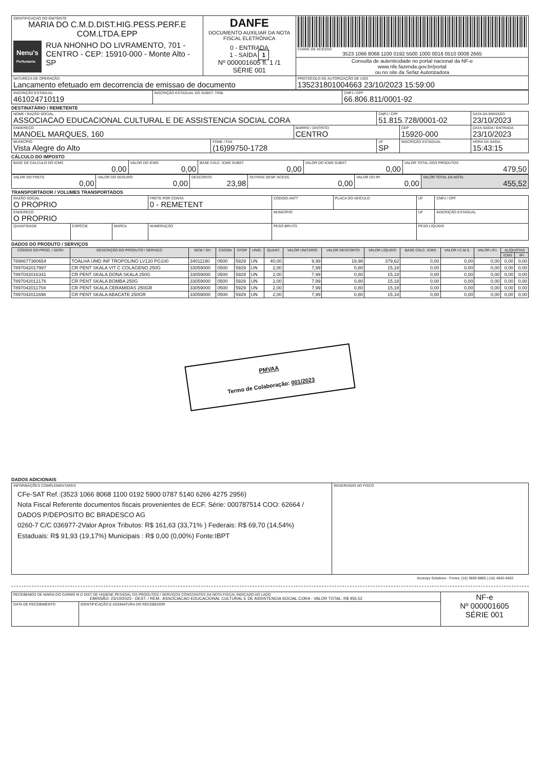| IDENTIFICAÇAO DO EMITENTE MARIA DO C.M.D.DIST.HIG.PESS.PERF.E COM.LTDA.EPP Nenu's Perfumaria RUA NHONHO DO LIVRAMENTO, 701 - CENTRO - CEP: 15910-000 - Monte Alto - SP | DANFE DOCUMENTO AUXILIAR DA NOTA FISCAL ELETRÔNICA 0 - ENTRADA 1 - SAÍDA 1 Nº 000001605 fl. 1 /1 SÉRIE 001 | CHAVE DE ACESSO 3523 1066 8068 1100 0192 5500 1000 0016 0510 0008 2665 |
| | | Consulta de autenticidade no portal nacional da NF-e www.nfe.fazenda.gov.br/portal ou no site da Sefaz Autorizadora |
| NATUREZA DE OPERAÇÃO Lancamento efetuado em decorrencia de emissao de documento | | PROTOCOLO DE AUTORIZAÇÃO DE USO 135231801004663 23/10/2023 15:59:00 |
| INSCRIÇÃO ESTADUAL 461024710119 | INSCRIÇÃO ESTADUAL DO SUBST. TRIB. | CNPJ / CPF 66.806.811/0001-92 |
DESTINATÁRIO / REMETENTE
| NOME / RAZÃO SOCIAL ASSOCIACAO EDUCACIONAL CULTURAL E DE ASSISTENCIA SOCIAL CORA | | | CNPJ / CPF 51.815.728/0001-02 | | DATA DA EMISSÃO 23/10/2023 |
| ENDEREÇO MANOEL MARQUES, 160 | | BAIRRO / DISTRITO CENTRO | | CEP 15920-000 | DATA SAÍDA / ENTRADA 23/10/2023 |
| MUNICÍPIO Vista Alegre do Alto | FONE / FAX (16)99750-1728 | | UF SP | INSCRIÇÃO ESTADUAL | HORA DA SAÍDA 15:43:15 |
CÁLCULO DO IMPOSTO
| BASE DE CÁLCULO DO ICMS 0,00 | VALOR DO ICMS 0,00 | BASE CÁLC. ICMS SUBST. 0,00 | VALOR DO ICMS SUBST. 0,00 | VALOR TOTAL DOS PRODUTOS 479,50 |
| VALOR DO FRETE 0,00 | VALOR DO SEGURO 0,00 | DESCONTO 23,98 | OUTRAS DESP. ACESS. 0,00 | VALOR DO IPI 0,00 | VALOR TOTAL DA NOTA 455,52 |
TRANSPORTADOR / VOLUMES TRANSPORTADOS
| RAZÃO SOCIAL O PROPRIO | | | FRETE POR CONTA 0 - REMETENT | CÓDIGO ANTT | PLACA DO VEÍCULO | UF | CNPJ / CPF |
| ENDEREÇO O PROPRIO | | | | MUNICÍPIO | | UF | INSCRIÇÃO ESTADUAL |
| QUANTIDADE | ESPÉCIE | MARCA | NUMERAÇÃO | PESO BRUTO | | PESO LÍQUIDO | |
DADOS DO PRODUTO / SERVIÇOS
| CÓDIGO DO PROD. / SERV. | DESCRIÇÃO DO PRODUTO / SERVIÇO | NCM / SH | CSOSN | CFOP | UNID. | QUANT. | VALOR UNITÁRIO | VALOR DESCONTO | VALOR LÍQUIDO | BASE CÁLC. ICMS | VALOR I.C.M.S. | VALOR I.P.I. | ALÍQUOTAS | |
| --- | --- | --- | --- | --- | --- | --- | --- | --- | --- | --- | --- | --- | --- | --- |
| | | | | | | | | | | | | | ICMS | IPI |
| 7898677380654 | TOALHA UMD INF TROPOLINO LV120 PG100 | 34011190 | 0500 | 5929 | UN | 40,00 | 9,99 | 19,98 | 379,62 | 0,00 | 0,00 | 0,00 | 0,00 | 0,00 |
| 7897042017997 | CR PENT SKALA VIT C COLAGENO 250G | 33059000 | 0500 | 5929 | UN | 2,00 | 7,99 | 0,80 | 15,18 | 0,00 | 0,00 | 0,00 | 0,00 | 0,00 |
| 7897042016341 | CR PENT SKALA DONA SKALA 250G | 33059000 | 0500 | 5929 | UN | 2,00 | 7,99 | 0,80 | 15,18 | 0,00 | 0,00 | 0,00 | 0,00 | 0,00 |
| 7897042012176 | CR PENT SKALA BOMBA 250G | 33059000 | 0500 | 5929 | UN | 2,00 | 7,99 | 0,80 | 15,18 | 0,00 | 0,00 | 0,00 | 0,00 | 0,00 |
| 7897042011704 | CR PENT SKALA CERAMIDAS 250GR | 33059000 | 0500 | 5929 | UN | 2,00 | 7,99 | 0,80 | 15,18 | 0,00 | 0,00 | 0,00 | 0,00 | 0,00 |
| 7897042011698 | CR PENT SKALA ABACATE 250GR | 33059000 | 0500 | 5929 | UN | 2,00 | 7,99 | 0,80 | 15,18 | 0,00 | 0,00 | 0,00 | 0,00 | 0,00 |
PMVAA
Termo de Colaboração: 001/2023
DADOS ADICIONAIS
| INFORMAÇÕES COMPLEMENTARES CFe-SAT Ref.:(3523 1066 8068 1100 0192 5900 0787 5140 6266 4275 2956) Nota Fiscal Referente documentos fiscais provenientes de ECF. Série: 000787514 COO: 62664 / DADOS P/DEPOSITO BC BRADESCO AG 0260-7 C/C 036977-2Valor Aprox Tributos: R$ 161,63 (33,71% ) Federais: R$ 69,70 (14,54%) Estaduais: R$ 91,93 (19,17%) Municipais : R$ 0,00 (0,00%) Fonte:IBPT | RESERVADO AO FISCO |
Accesys Solutions - Fones: (16) 3600-9885 | (16) 4042-0453
| RECEBEMOS DE MARIA DO CARMO M D DIST DE HIGIENE PESSOAL OS PRODUTOS / SERVIÇOS CONSTANTES DA NOTA FISCAL INDICADO AO LADO EMISSÃO: 23/10/2023 - DEST. / REM.: ASSOCIACAO EDUCACIONAL CULTURAL E DE ASSISTENCIA SOCIAL CORA - VALOR TOTAL: R$ 455,52 | | NF-e Nº 000001605 SÉRIE 001 |
| DATA DE RECEBIMENTO | IDENTIFICAÇÃO E ASSINATURA DO RECEBEDOR | |